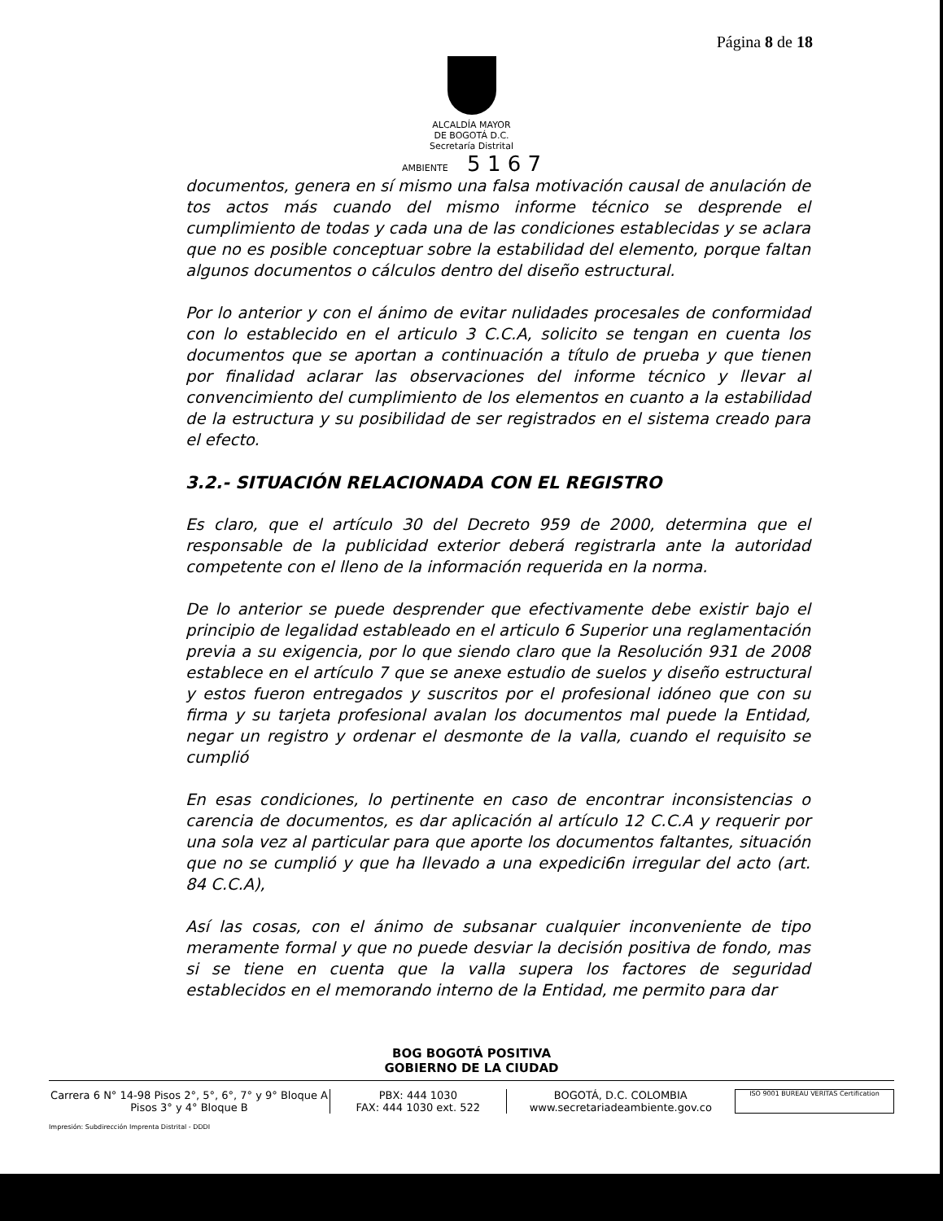Página 8 de 18
ALCALDÍA MAYOR
DE BOGOTÁ D.C.
Secretaría Distrital
AMBIENTE 5 1 6 7
documentos, genera en sí mismo una falsa motivación causal de anulación de tos actos más cuando del mismo informe técnico se desprende el cumplimiento de todas y cada una de las condiciones establecidas y se aclara que no es posible conceptuar sobre la estabilidad del elemento, porque faltan algunos documentos o cálculos dentro del diseño estructural.
Por lo anterior y con el ánimo de evitar nulidades procesales de conformidad con lo establecido en el articulo 3 C.C.A, solicito se tengan en cuenta los documentos que se aportan a continuación a título de prueba y que tienen por finalidad aclarar las observaciones del informe técnico y llevar al convencimiento del cumplimiento de los elementos en cuanto a la estabilidad de la estructura y su posibilidad de ser registrados en el sistema creado para el efecto.
3.2.- SITUACIÓN RELACIONADA CON EL REGISTRO
Es claro, que el artículo 30 del Decreto 959 de 2000, determina que el responsable de la publicidad exterior deberá registrarla ante la autoridad competente con el lleno de la información requerida en la norma.
De lo anterior se puede desprender que efectivamente debe existir bajo el principio de legalidad estableado en el articulo 6 Superior una reglamentación previa a su exigencia, por lo que siendo claro que la Resolución 931 de 2008 establece en el artículo 7 que se anexe estudio de suelos y diseño estructural y estos fueron entregados y suscritos por el profesional idóneo que con su firma y su tarjeta profesional avalan los documentos mal puede la Entidad, negar un registro y ordenar el desmonte de la valla, cuando el requisito se cumplió
En esas condiciones, lo pertinente en caso de encontrar inconsistencias o carencia de documentos, es dar aplicación al artículo 12 C.C.A y requerir por una sola vez al particular para que aporte los documentos faltantes, situación que no se cumplió y que ha llevado a una expedici6n irregular del acto (art. 84 C.C.A),
Así las cosas, con el ánimo de subsanar cualquier inconveniente de tipo meramente formal y que no puede desviar la decisión positiva de fondo, mas si se tiene en cuenta que la valla supera los factores de seguridad establecidos en el memorando interno de la Entidad, me permito para dar
BOG BOGOTÁ POSITIVA
GOBIERNO DE LA CIUDAD
Carrera 6 N° 14-98 Pisos 2°, 5°, 6°, 7° y 9° Bloque A
Pisos 3° y 4° Bloque B
PBX: 444 1030
FAX: 444 1030 ext. 522
BOGOTÁ, D.C. COLOMBIA
www.secretariadeambiente.gov.co
ISO 9001 BUREAU VERITAS Certification
Impresión: Subdirección Imprenta Distrital - DDDI